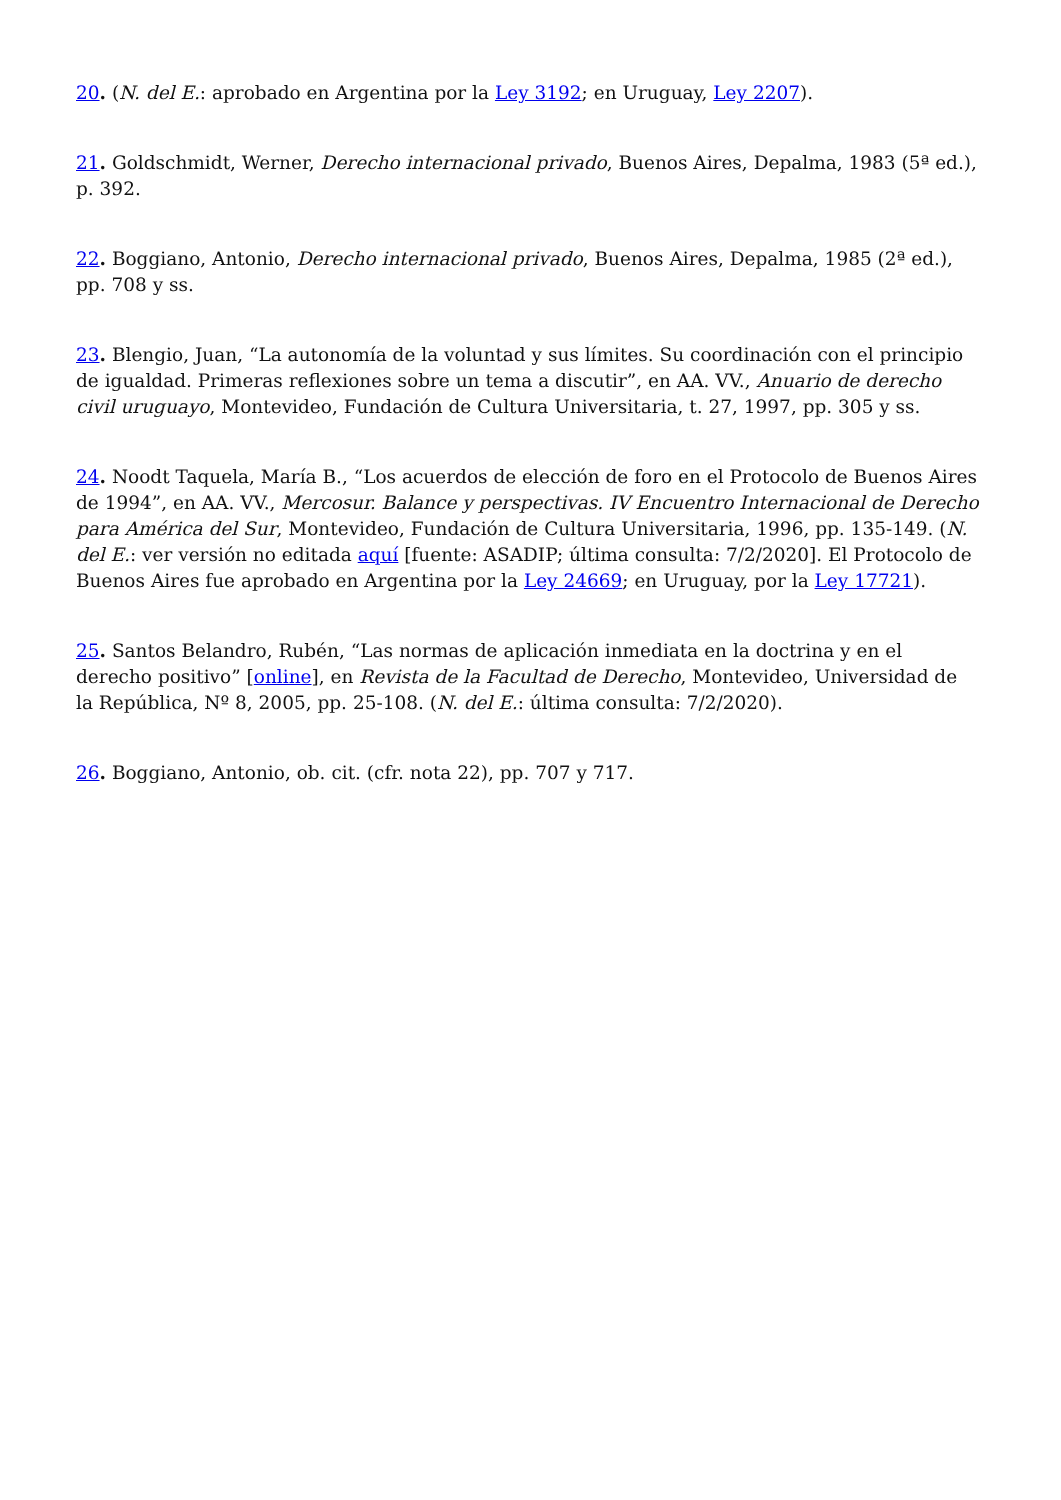20. (N. del E.: aprobado en Argentina por la Ley 3192; en Uruguay, Ley 2207).
21. Goldschmidt, Werner, Derecho internacional privado, Buenos Aires, Depalma, 1983 (5ª ed.), p. 392.
22. Boggiano, Antonio, Derecho internacional privado, Buenos Aires, Depalma, 1985 (2ª ed.), pp. 708 y ss.
23. Blengio, Juan, “La autonomía de la voluntad y sus límites. Su coordinación con el principio de igualdad. Primeras reflexiones sobre un tema a discutir”, en AA. VV., Anuario de derecho civil uruguayo, Montevideo, Fundación de Cultura Universitaria, t. 27, 1997, pp. 305 y ss.
24. Noodt Taquela, María B., “Los acuerdos de elección de foro en el Protocolo de Buenos Aires de 1994”, en AA. VV., Mercosur. Balance y perspectivas. IV Encuentro Internacional de Derecho para América del Sur, Montevideo, Fundación de Cultura Universitaria, 1996, pp. 135-149. (N. del E.: ver versión no editada aquí [fuente: ASADIP; última consulta: 7/2/2020]. El Protocolo de Buenos Aires fue aprobado en Argentina por la Ley 24669; en Uruguay, por la Ley 17721).
25. Santos Belandro, Rubén, “Las normas de aplicación inmediata en la doctrina y en el derecho positivo” [online], en Revista de la Facultad de Derecho, Montevideo, Universidad de la República, Nº 8, 2005, pp. 25-108. (N. del E.: última consulta: 7/2/2020).
26. Boggiano, Antonio, ob. cit. (cfr. nota 22), pp. 707 y 717.